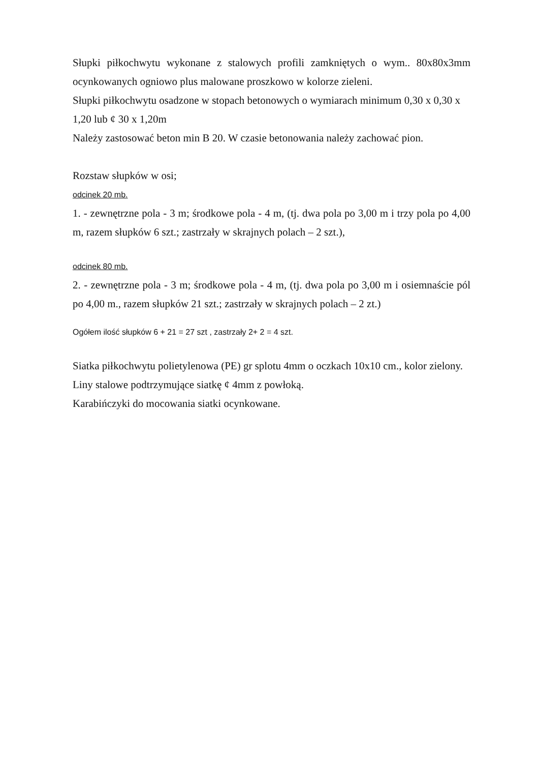Słupki piłkochwytu wykonane z stalowych profili zamkniętych o wym.. 80x80x3mm ocynkowanych ogniowo plus malowane proszkowo w kolorze zieleni.
Słupki piłkochwytu osadzone w stopach betonowych o wymiarach minimum 0,30 x 0,30 x 1,20 lub ¢ 30 x 1,20m
Należy zastosować beton min B 20. W czasie betonowania należy zachować pion.
Rozstaw słupków w osi;
odcinek 20 mb.
1. - zewnętrzne pola - 3 m; środkowe pola - 4 m, (tj. dwa pola po 3,00 m i trzy pola po 4,00 m, razem słupków 6 szt.; zastrzały w skrajnych polach – 2 szt.),
odcinek 80 mb.
2. - zewnętrzne pola - 3 m; środkowe pola - 4 m, (tj. dwa pola po 3,00 m i osiemnaście pól po 4,00 m., razem słupków 21 szt.; zastrzały w skrajnych polach – 2 zt.)
Ogółem ilość słupków 6 + 21 = 27 szt , zastrzały 2+ 2 = 4 szt.
Siatka piłkochwytu polietylenowa (PE) gr splotu 4mm o oczkach 10x10 cm., kolor zielony.
Liny stalowe podtrzymujące siatkę ¢ 4mm z powłoką.
Karabińczyki do mocowania siatki ocynkowane.